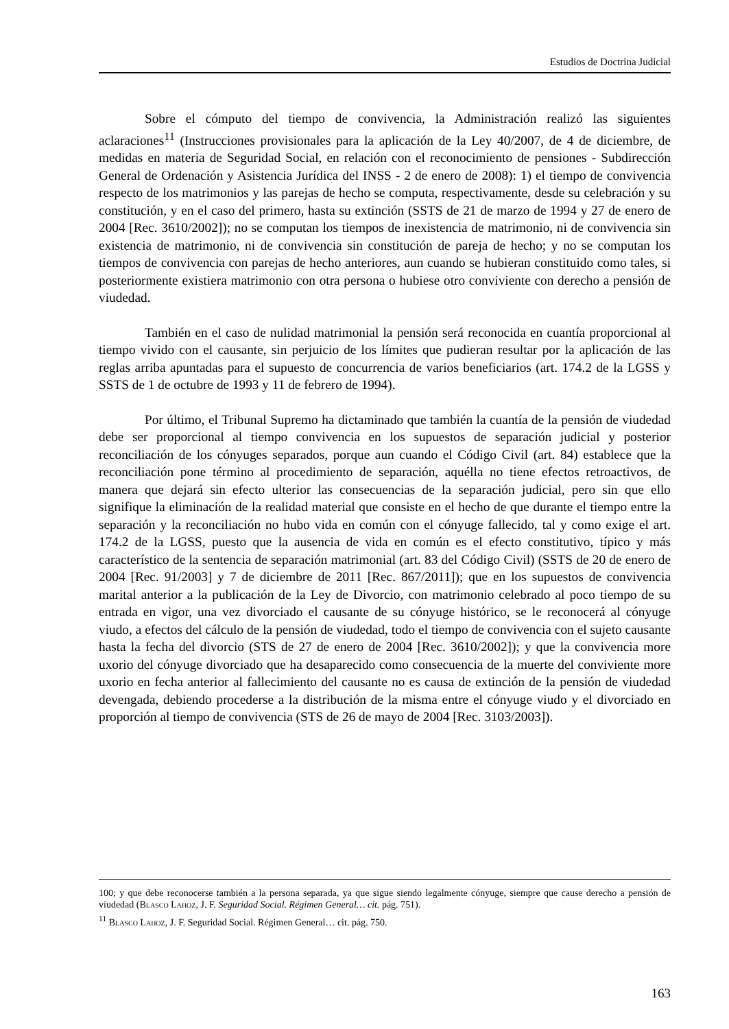Estudios de Doctrina Judicial
Sobre el cómputo del tiempo de convivencia, la Administración realizó las siguientes aclaraciones<sup>11</sup> (Instrucciones provisionales para la aplicación de la Ley 40/2007, de 4 de diciembre, de medidas en materia de Seguridad Social, en relación con el reconocimiento de pensiones - Subdirección General de Ordenación y Asistencia Jurídica del INSS - 2 de enero de 2008): 1) el tiempo de convivencia respecto de los matrimonios y las parejas de hecho se computa, respectivamente, desde su celebración y su constitución, y en el caso del primero, hasta su extinción (SSTS de 21 de marzo de 1994 y 27 de enero de 2004 [Rec. 3610/2002]); no se computan los tiempos de inexistencia de matrimonio, ni de convivencia sin existencia de matrimonio, ni de convivencia sin constitución de pareja de hecho; y no se computan los tiempos de convivencia con parejas de hecho anteriores, aun cuando se hubieran constituido como tales, si posteriormente existiera matrimonio con otra persona o hubiese otro conviviente con derecho a pensión de viudedad.
También en el caso de nulidad matrimonial la pensión será reconocida en cuantía proporcional al tiempo vivido con el causante, sin perjuicio de los límites que pudieran resultar por la aplicación de las reglas arriba apuntadas para el supuesto de concurrencia de varios beneficiarios (art. 174.2 de la LGSS y SSTS de 1 de octubre de 1993 y 11 de febrero de 1994).
Por último, el Tribunal Supremo ha dictaminado que también la cuantía de la pensión de viudedad debe ser proporcional al tiempo convivencia en los supuestos de separación judicial y posterior reconciliación de los cónyuges separados, porque aun cuando el Código Civil (art. 84) establece que la reconciliación pone término al procedimiento de separación, aquélla no tiene efectos retroactivos, de manera que dejará sin efecto ulterior las consecuencias de la separación judicial, pero sin que ello signifique la eliminación de la realidad material que consiste en el hecho de que durante el tiempo entre la separación y la reconciliación no hubo vida en común con el cónyuge fallecido, tal y como exige el art. 174.2 de la LGSS, puesto que la ausencia de vida en común es el efecto constitutivo, típico y más característico de la sentencia de separación matrimonial (art. 83 del Código Civil) (SSTS de 20 de enero de 2004 [Rec. 91/2003] y 7 de diciembre de 2011 [Rec. 867/2011]); que en los supuestos de convivencia marital anterior a la publicación de la Ley de Divorcio, con matrimonio celebrado al poco tiempo de su entrada en vigor, una vez divorciado el causante de su cónyuge histórico, se le reconocerá al cónyuge viudo, a efectos del cálculo de la pensión de viudedad, todo el tiempo de convivencia con el sujeto causante hasta la fecha del divorcio (STS de 27 de enero de 2004 [Rec. 3610/2002]); y que la convivencia more uxorio del cónyuge divorciado que ha desaparecido como consecuencia de la muerte del conviviente more uxorio en fecha anterior al fallecimiento del causante no es causa de extinción de la pensión de viudedad devengada, debiendo procederse a la distribución de la misma entre el cónyuge viudo y el divorciado en proporción al tiempo de convivencia (STS de 26 de mayo de 2004 [Rec. 3103/2003]).
100; y que debe reconocerse también a la persona separada, ya que sigue siendo legalmente cónyuge, siempre que cause derecho a pensión de viudedad (Blasco Lahoz, J. F. Seguridad Social. Régimen General… cit. pág. 751).
<sup>11</sup> Blasco Lahoz, J. F. Seguridad Social. Régimen General… cit. pág. 750.
163